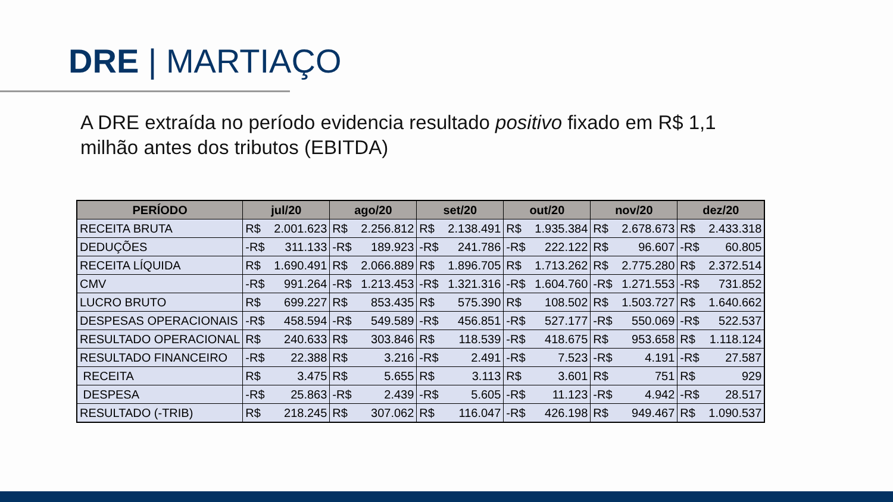DRE | MARTIAÇO
A DRE extraída no período evidencia resultado positivo fixado em R$ 1,1 milhão antes dos tributos (EBITDA)
| PERÍODO | jul/20 | ago/20 | set/20 | out/20 | nov/20 | dez/20 |
| --- | --- | --- | --- | --- | --- | --- |
| RECEITA BRUTA | R$ 2.001.623 | R$ 2.256.812 | R$ 2.138.491 | R$ 1.935.384 | R$ 2.678.673 | R$ 2.433.318 |
| DEDUÇÕES | -R$ 311.133 | -R$ 189.923 | -R$ 241.786 | -R$ 222.122 | R$ 96.607 | -R$ 60.805 |
| RECEITA LÍQUIDA | R$ 1.690.491 | R$ 2.066.889 | R$ 1.896.705 | R$ 1.713.262 | R$ 2.775.280 | R$ 2.372.514 |
| CMV | -R$ 991.264 | -R$ 1.213.453 | -R$ 1.321.316 | -R$ 1.604.760 | -R$ 1.271.553 | -R$ 731.852 |
| LUCRO BRUTO | R$ 699.227 | R$ 853.435 | R$ 575.390 | R$ 108.502 | R$ 1.503.727 | R$ 1.640.662 |
| DESPESAS OPERACIONAIS | -R$ 458.594 | -R$ 549.589 | -R$ 456.851 | -R$ 527.177 | -R$ 550.069 | -R$ 522.537 |
| RESULTADO OPERACIONAL | R$ 240.633 | R$ 303.846 | R$ 118.539 | -R$ 418.675 | R$ 953.658 | R$ 1.118.124 |
| RESULTADO FINANCEIRO | -R$ 22.388 | R$ 3.216 | -R$ 2.491 | -R$ 7.523 | -R$ 4.191 | -R$ 27.587 |
| RECEITA | R$ 3.475 | R$ 5.655 | R$ 3.113 | R$ 3.601 | R$ 751 | R$ 929 |
| DESPESA | -R$ 25.863 | -R$ 2.439 | -R$ 5.605 | -R$ 11.123 | -R$ 4.942 | -R$ 28.517 |
| RESULTADO (-TRIB) | R$ 218.245 | R$ 307.062 | R$ 116.047 | -R$ 426.198 | R$ 949.467 | R$ 1.090.537 |